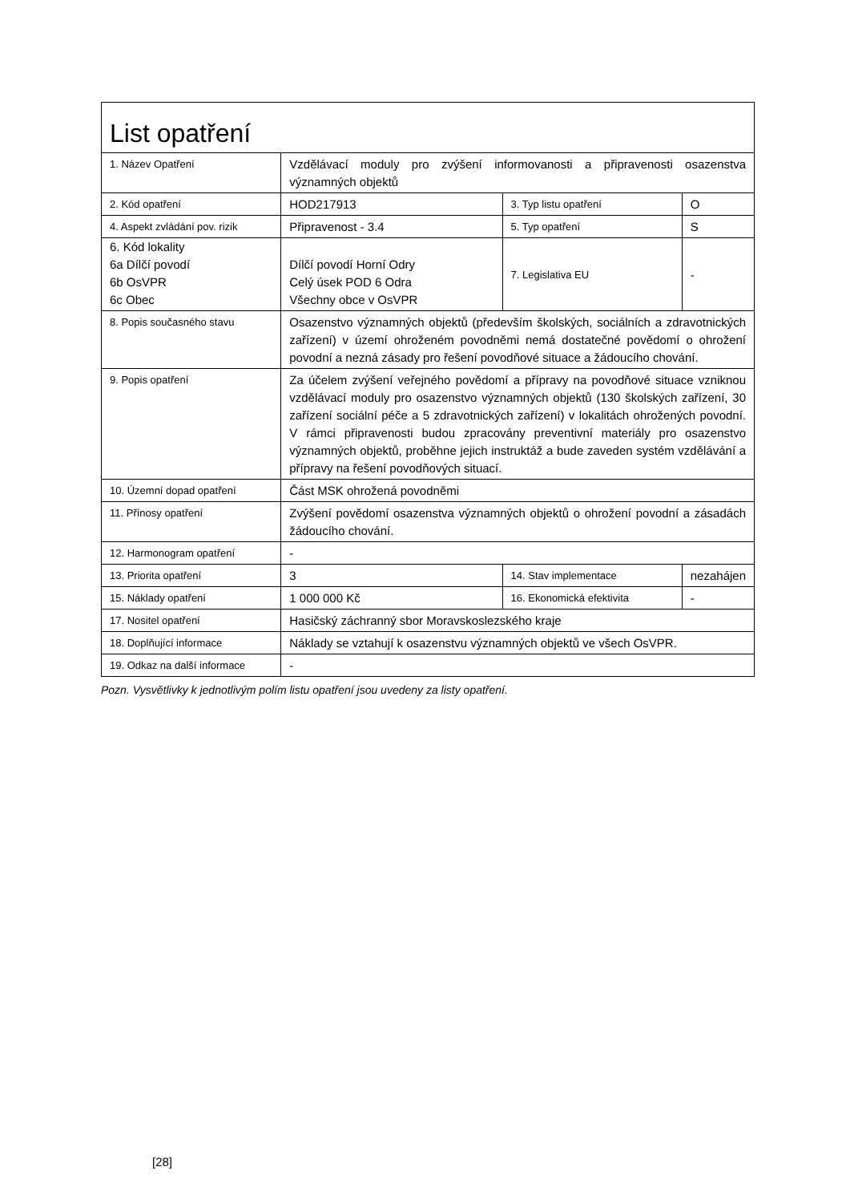| List opatření | | | |
| 1. Název Opatření | Vzdělávací moduly pro zvýšení informovanosti a připravenosti osazenstva významných objektů | | |
| 2. Kód opatření | HOD217913 | 3. Typ listu opatření | O |
| 4. Aspekt zvládání pov. rizik | Připravenost - 3.4 | 5. Typ opatření | S |
| 6. Kód lokality 6a Dílčí povodí 6b OsVPR 6c Obec | Dílčí povodí Horní Odry Celý úsek POD 6 Odra Všechny obce v OsVPR | 7. Legislativa EU | - |
| 8. Popis současného stavu | Osazenstvo významných objektů (především školských, sociálních a zdravotnických zařízení) v území ohroženém povodněmi nemá dostatečné povědomí o ohrožení povodní a nezná zásady pro řešení povodňové situace a žádoucího chování. | | |
| 9. Popis opatření | Za účelem zvýšení veřejného povědomí a přípravy na povodňové situace vzniknou vzdělávací moduly pro osazenstvo významných objektů (130 školských zařízení, 30 zařízení sociální péče a 5 zdravotnických zařízení) v lokalitách ohrožených povodní. V rámci připravenosti budou zpracovány preventivní materiály pro osazenstvo významných objektů, proběhne jejich instruktáž a bude zaveden systém vzdělávání a přípravy na řešení povodňových situací. | | |
| 10. Územní dopad opatření | Část MSK ohrožená povodněmi | | |
| 11. Přínosy opatření | Zvýšení povědomí osazenstva významných objektů o ohrožení povodní a zásadách žádoucího chování. | | |
| 12. Harmonogram opatření | - | | |
| 13. Priorita opatření | 3 | 14. Stav implementace | nezahájen |
| 15. Náklady opatření | 1 000 000 Kč | 16. Ekonomická efektivita | - |
| 17. Nositel opatření | Hasičský záchranný sbor Moravskoslezského kraje | | |
| 18. Doplňující informace | Náklady se vztahují k osazenstvu významných objektů ve všech OsVPR. | | |
| 19. Odkaz na další informace | - | | |
Pozn. Vysvětlivky k jednotlivým polím listu opatření jsou uvedeny za listy opatření.
[28]